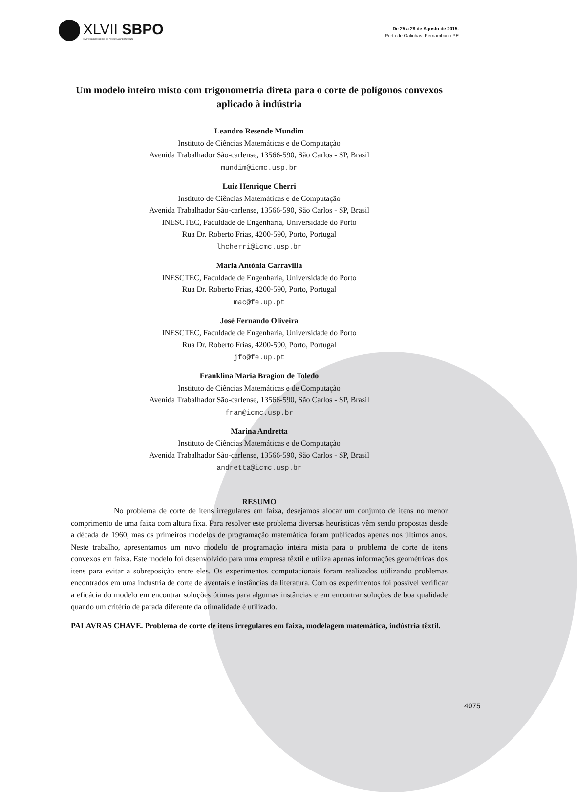XLVII SBPO
SIMPÓSIO BRASILEIRO DE PESQUISA OPERACIONAL
De 25 a 28 de Agosto de 2015.
Porto de Galinhas, Pernambuco-PE
Um modelo inteiro misto com trigonometria direta para o corte de polígonos convexos aplicado à indústria
Leandro Resende Mundim
Instituto de Ciências Matemáticas e de Computação
Avenida Trabalhador São-carlense, 13566-590, São Carlos - SP, Brasil
mundim@icmc.usp.br
Luiz Henrique Cherri
Instituto de Ciências Matemáticas e de Computação
Avenida Trabalhador São-carlense, 13566-590, São Carlos - SP, Brasil
INESCTEC, Faculdade de Engenharia, Universidade do Porto
Rua Dr. Roberto Frias, 4200-590, Porto, Portugal
lhcherri@icmc.usp.br
Maria Antónia Carravilla
INESCTEC, Faculdade de Engenharia, Universidade do Porto
Rua Dr. Roberto Frias, 4200-590, Porto, Portugal
mac@fe.up.pt
José Fernando Oliveira
INESCTEC, Faculdade de Engenharia, Universidade do Porto
Rua Dr. Roberto Frias, 4200-590, Porto, Portugal
jfo@fe.up.pt
Franklina Maria Bragion de Toledo
Instituto de Ciências Matemáticas e de Computação
Avenida Trabalhador São-carlense, 13566-590, São Carlos - SP, Brasil
fran@icmc.usp.br
Marina Andretta
Instituto de Ciências Matemáticas e de Computação
Avenida Trabalhador São-carlense, 13566-590, São Carlos - SP, Brasil
andretta@icmc.usp.br
RESUMO
No problema de corte de itens irregulares em faixa, desejamos alocar um conjunto de itens no menor comprimento de uma faixa com altura fixa. Para resolver este problema diversas heurísticas vêm sendo propostas desde a década de 1960, mas os primeiros modelos de programação matemática foram publicados apenas nos últimos anos. Neste trabalho, apresentamos um novo modelo de programação inteira mista para o problema de corte de itens convexos em faixa. Este modelo foi desenvolvido para uma empresa têxtil e utiliza apenas informações geométricas dos itens para evitar a sobreposição entre eles. Os experimentos computacionais foram realizados utilizando problemas encontrados em uma indústria de corte de aventais e instâncias da literatura. Com os experimentos foi possível verificar a eficácia do modelo em encontrar soluções ótimas para algumas instâncias e em encontrar soluções de boa qualidade quando um critério de parada diferente da otimalidade é utilizado.
PALAVRAS CHAVE. Problema de corte de itens irregulares em faixa, modelagem matemática, indústria têxtil.
4075